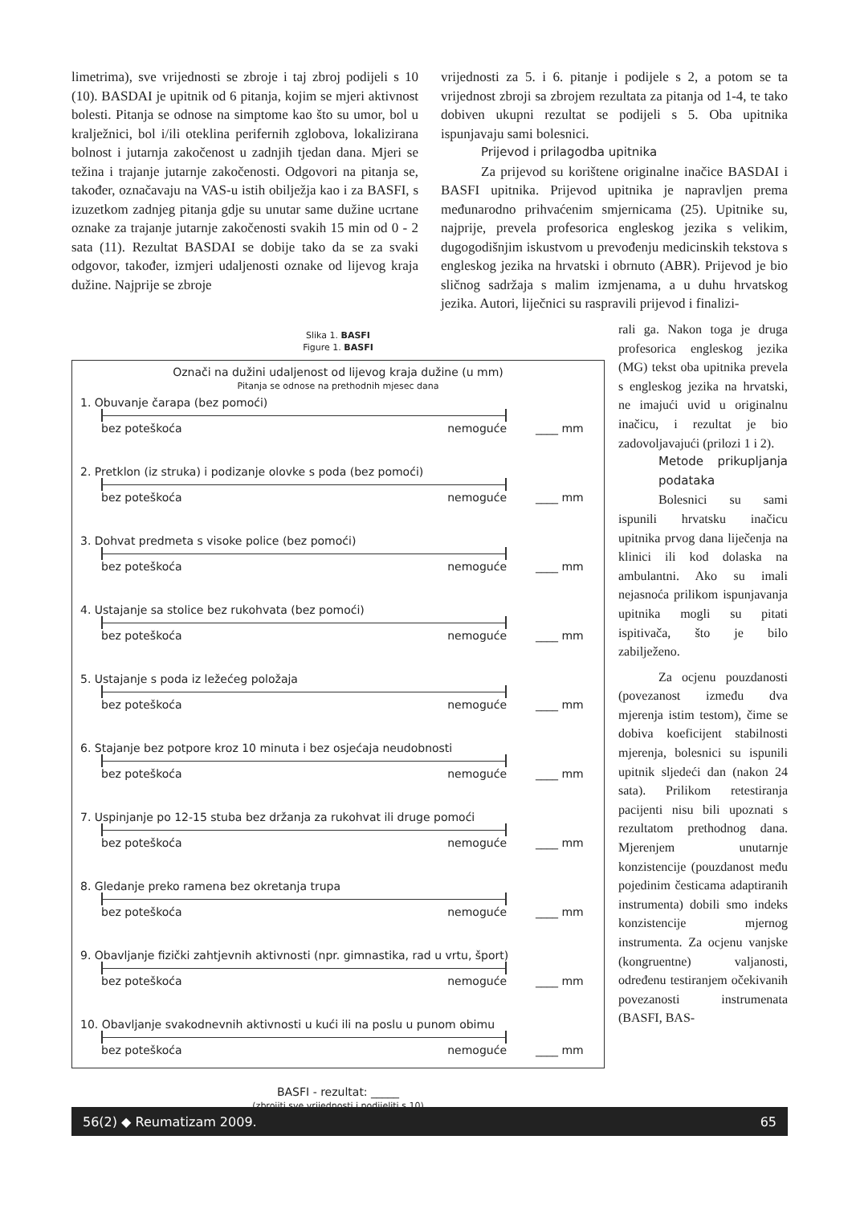limetrima), sve vrijednosti se zbroje i taj zbroj podijeli s 10 (10). BASDAI je upitnik od 6 pitanja, kojim se mjeri aktivnost bolesti. Pitanja se odnose na simptome kao što su umor, bol u kralježnici, bol i/ili oteklina perifernih zglobova, lokalizirana bolnost i jutarnja zakočenost u zadnjih tjedan dana. Mjeri se težina i trajanje jutarnje zakočenosti. Odgovori na pitanja se, također, označavaju na VAS-u istih obilježja kao i za BASFI, s izuzetkom zadnjeg pitanja gdje su unutar same dužine ucrtane oznake za trajanje jutarnje zakočenosti svakih 15 min od 0 - 2 sata (11). Rezultat BASDAI se dobije tako da se za svaki odgovor, također, izmjeri udaljenosti oznake od lijevog kraja dužine. Najprije se zbroje
vrijednosti za 5. i 6. pitanje i podijele s 2, a potom se ta vrijednost zbroji sa zbrojem rezultata za pitanja od 1-4, te tako dobiven ukupni rezultat se podijeli s 5. Oba upitnika ispunjavaju sami bolesnici.
Prijevod i prilagodba upitnika
Za prijevod su korištene originalne inačice BASDAI i BASFI upitnika. Prijevod upitnika je napravljen prema međunarodno prihvaćenim smjernicama (25). Upitnike su, najprije, prevela profesorica engleskog jezika s velikim, dugogodišnjim iskustvom u prevođenju medicinskih tekstova s engleskog jezika na hrvatski i obrnuto (ABR). Prijevod je bio sličnog sadržaja s malim izmjenama, a u duhu hrvatskog jezika. Autori, liječnici su raspravili prijevod i finalizi-
Slika 1. BASFI
Figure 1. BASFI
Označi na dužini udaljenost od lijevog kraja dužine (u mm)
Pitanja se odnose na prethodnih mjesec dana
1. Obuvanje čarapa (bez pomoći)
bez poteškoća nemoguće
____ mm
2. Pretklon (iz struka) i podizanje olovke s poda (bez pomoći)
bez poteškoća nemoguće
____ mm
3. Dohvat predmeta s visoke police (bez pomoći)
bez poteškoća nemoguće
____ mm
4. Ustajanje sa stolice bez rukohvata (bez pomoći)
bez poteškoća nemoguće
____ mm
5. Ustajanje s poda iz ležećeg položaja
bez poteškoća nemoguće
____ mm
6. Stajanje bez potpore kroz 10 minuta i bez osjećaja neudobnosti
bez poteškoća nemoguće
____ mm
7. Uspinjanje po 12-15 stuba bez držanja za rukohvat ili druge pomoći
bez poteškoća nemoguće
____ mm
8. Gledanje preko ramena bez okretanja trupa
bez poteškoća nemoguće
____ mm
9. Obavljanje fizički zahtjevnih aktivnosti (npr. gimnastika, rad u vrtu, šport)
bez poteškoća nemoguće
____ mm
10. Obavljanje svakodnevnih aktivnosti u kući ili na poslu u punom obimu
bez poteškoća nemoguće
____ mm
BASFI - rezultat: _____
(zbrojiti sve vrijednosti i podijeliti s 10)
rali ga. Nakon toga je druga profesorica engleskog jezika (MG) tekst oba upitnika prevela s engleskog jezika na hrvatski, ne imajući uvid u originalnu inačicu, i rezultat je bio zadovoljavajući (prilozi 1 i 2).
Metode prikupljanja podataka
Bolesnici su sami ispunili hrvatsku inačicu upitnika prvog dana liječenja na klinici ili kod dolaska na ambulantni. Ako su imali nejasnoća prilikom ispunjavanja upitnika mogli su pitati ispitivača, što je bilo zabilježeno.
Za ocjenu pouzdanosti (povezanost između dva mjerenja istim testom), čime se dobiva koeficijent stabilnosti mjerenja, bolesnici su ispunili upitnik sljedeći dan (nakon 24 sata). Prilikom retestiranja pacijenti nisu bili upoznati s rezultatom prethodnog dana. Mjerenjem unutarnje konzistencije (pouzdanost među pojedinim česticama adaptiranih instrumenta) dobili smo indeks konzistencije mjernog instrumenta. Za ocjenu vanjske (kongruentne) valjanosti, određenu testiranjem očekivanih povezanosti instrumenata (BASFI, BAS-
56(2) ◆ Reumatizam 2009. 65